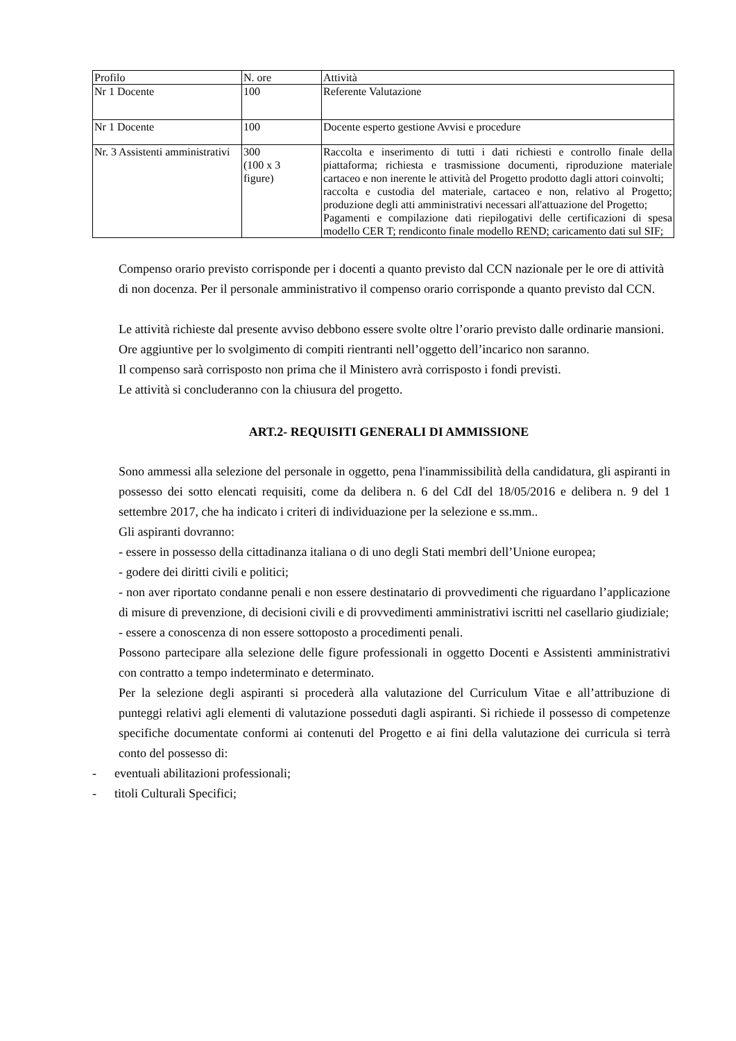| Profilo | N. ore | Attività |
| Nr 1 Docente | 100 | Referente Valutazione |
| Nr 1 Docente | 100 | Docente esperto gestione Avvisi e procedure |
| Nr. 3 Assistenti amministrativi | 300 (100 x 3 figure) | Raccolta e inserimento di tutti i dati richiesti e controllo finale della piattaforma; richiesta e trasmissione documenti, riproduzione materiale cartaceo e non inerente le attività del Progetto prodotto dagli attori coinvolti; raccolta e custodia del materiale, cartaceo e non, relativo al Progetto; produzione degli atti amministrativi necessari all'attuazione del Progetto; Pagamenti e compilazione dati riepilogativi delle certificazioni di spesa modello CER T; rendiconto finale modello REND; caricamento dati sul SIF; |
Compenso orario previsto corrisponde per i docenti a quanto previsto dal CCN nazionale per le ore di attività di non docenza. Per il personale amministrativo il compenso orario corrisponde a quanto previsto dal CCN.
Le attività richieste dal presente avviso debbono essere svolte oltre l’orario previsto dalle ordinarie mansioni. Ore aggiuntive per lo svolgimento di compiti rientranti nell’oggetto dell’incarico non saranno.
Il compenso sarà corrisposto non prima che il Ministero avrà corrisposto i fondi previsti.
Le attività si concluderanno con la chiusura del progetto.
ART.2- REQUISITI GENERALI DI AMMISSIONE
Sono ammessi alla selezione del personale in oggetto, pena l'inammissibilità della candidatura, gli aspiranti in possesso dei sotto elencati requisiti, come da delibera n. 6 del CdI del 18/05/2016 e delibera n. 9 del 1 settembre 2017, che ha indicato i criteri di individuazione per la selezione e ss.mm..
Gli aspiranti dovranno:
- essere in possesso della cittadinanza italiana o di uno degli Stati membri dell’Unione europea;
- godere dei diritti civili e politici;
- non aver riportato condanne penali e non essere destinatario di provvedimenti che riguardano l’applicazione di misure di prevenzione, di decisioni civili e di provvedimenti amministrativi iscritti nel casellario giudiziale;
- essere a conoscenza di non essere sottoposto a procedimenti penali.
Possono partecipare alla selezione delle figure professionali in oggetto Docenti e Assistenti amministrativi con contratto a tempo indeterminato e determinato.
Per la selezione degli aspiranti si procederà alla valutazione del Curriculum Vitae e all’attribuzione di punteggi relativi agli elementi di valutazione posseduti dagli aspiranti. Si richiede il possesso di competenze specifiche documentate conformi ai contenuti del Progetto e ai fini della valutazione dei curricula si terrà conto del possesso di:
- eventuali abilitazioni professionali;
- titoli Culturali Specifici;